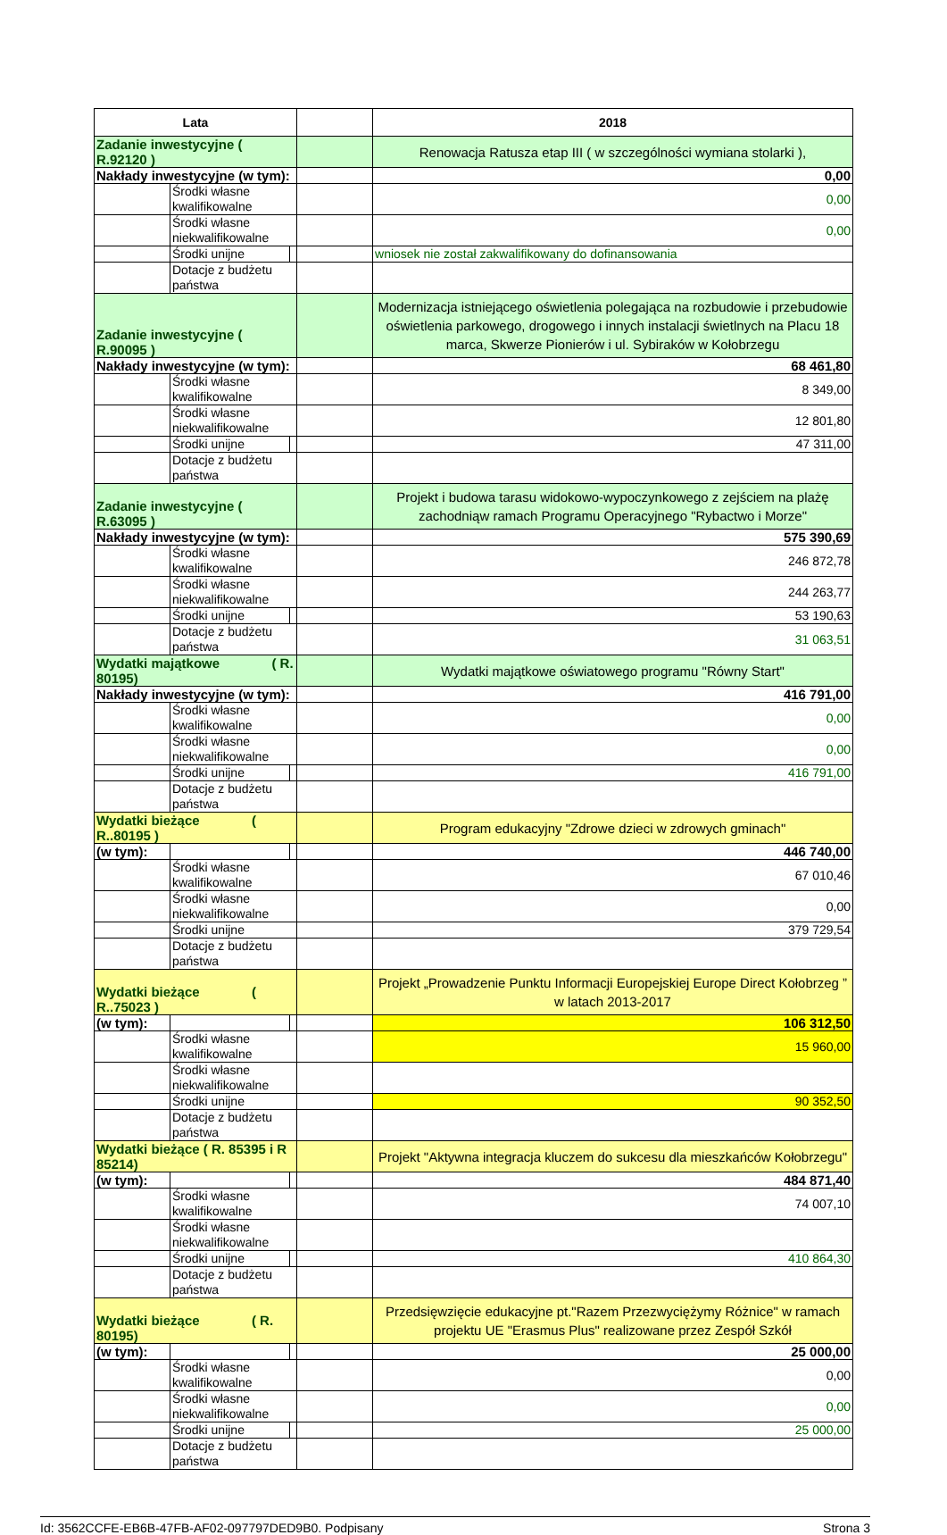| Lata | | | | 2018 |
| --- | --- | --- | --- | --- |
| Zadanie inwestycyjne ( R.92120 ) | | | | Renowacja Ratusza etap III ( w szczególności wymiana stolarki ), |
| Nakłady inwestycyjne (w tym): | | | | 0,00 |
| | Środki własne kwalifikowalne | | | 0,00 |
| | Środki własne niekwalifikowalne | | | 0,00 |
| | Środki unijne | | | wniosek nie został zakwalifikowany do dofinansowania |
| | Dotacje z budżetu państwa | | | |
| Zadanie inwestycyjne ( R.90095 ) | | | | Modernizacja istniejącego oświetlenia polegająca na rozbudowie i przebudowie oświetlenia parkowego, drogowego i innych instalacji świetlnych na Placu 18 marca, Skwerze Pionierów i ul. Sybiraków w Kołobrzegu |
| Nakłady inwestycyjne (w tym): | | | | 68 461,80 |
| | Środki własne kwalifikowalne | | | 8 349,00 |
| | Środki własne niekwalifikowalne | | | 12 801,80 |
| | Środki unijne | | | 47 311,00 |
| | Dotacje z budżetu państwa | | | |
| Zadanie inwestycyjne ( R.63095 ) | | | | Projekt i budowa tarasu widokowo-wypoczynkowego z zejściem na plażę zachodniąw ramach Programu Operacyjnego "Rybactwo i Morze" |
| Nakłady inwestycyjne (w tym): | | | | 575 390,69 |
| | Środki własne kwalifikowalne | | | 246 872,78 |
| | Środki własne niekwalifikowalne | | | 244 263,77 |
| | Środki unijne | | | 53 190,63 |
| | Dotacje z budżetu państwa | | | 31 063,51 |
| Wydatki majątkowe ( R. 80195) | | | | Wydatki majątkowe oświatowego programu "Równy Start" |
| Nakłady inwestycyjne (w tym): | | | | 416 791,00 |
| | Środki własne kwalifikowalne | | | 0,00 |
| | Środki własne niekwalifikowalne | | | 0,00 |
| | Środki unijne | | | 416 791,00 |
| | Dotacje z budżetu państwa | | | |
| Wydatki bieżące ( R..80195 ) | | | | Program edukacyjny "Zdrowe dzieci w zdrowych gminach" |
| (w tym): | | | | 446 740,00 |
| | Środki własne kwalifikowalne | | | 67 010,46 |
| | Środki własne niekwalifikowalne | | | 0,00 |
| | Środki unijne | | | 379 729,54 |
| | Dotacje z budżetu państwa | | | |
| Wydatki bieżące ( R..75023 ) | | | | Projekt „Prowadzenie Punktu Informacji Europejskiej Europe Direct Kołobrzeg ” w latach 2013-2017 |
| (w tym): | | | | 106 312,50 |
| | Środki własne kwalifikowalne | | | 15 960,00 |
| | Środki własne niekwalifikowalne | | | |
| | Środki unijne | | | 90 352,50 |
| | Dotacje z budżetu państwa | | | |
| Wydatki bieżące ( R. 85395 i R 85214) | | | | Projekt "Aktywna integracja kluczem do sukcesu dla mieszkańców Kołobrzegu" |
| (w tym): | | | | 484 871,40 |
| | Środki własne kwalifikowalne | | | 74 007,10 |
| | Środki własne niekwalifikowalne | | | |
| | Środki unijne | | | 410 864,30 |
| | Dotacje z budżetu państwa | | | |
| Wydatki bieżące ( R. 80195) | | | | Przedsięwzięcie edukacyjne pt."Razem Przezwyciężymy Różnice" w ramach projektu UE "Erasmus Plus" realizowane przez Zespół Szkół |
| (w tym): | | | | 25 000,00 |
| | Środki własne kwalifikowalne | | | 0,00 |
| | Środki własne niekwalifikowalne | | | 0,00 |
| | Środki unijne | | | 25 000,00 |
| | Dotacje z budżetu państwa | | | |
Id: 3562CCFE-EB6B-47FB-AF02-097797DED9B0. Podpisany Strona 3